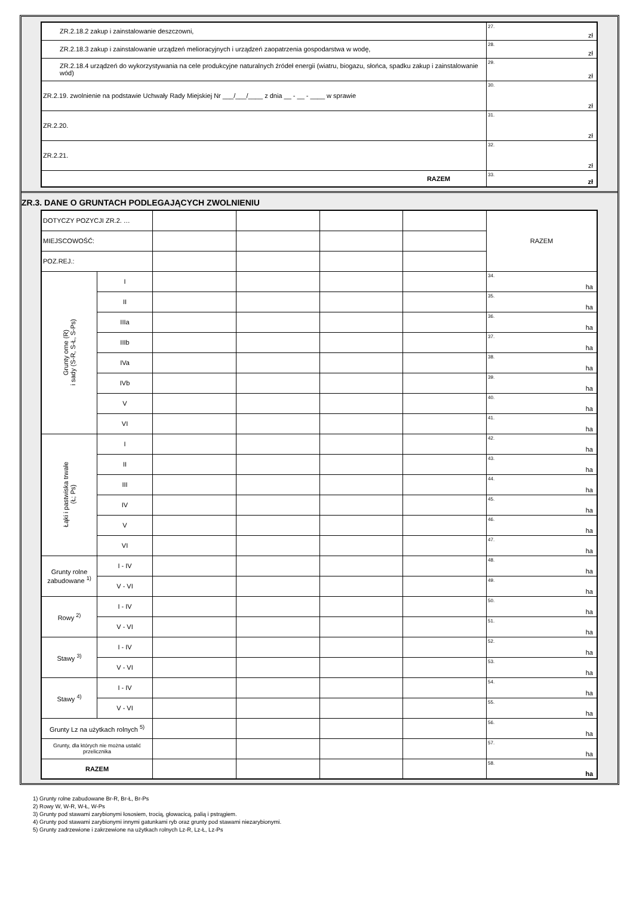| ZR.2.18.2 zakup i zainstalowanie deszczowni, | 27. zł |
| ZR.2.18.3 zakup i zainstalowanie urządzeń melioracyjnych i urządzeń zaopatrzenia gospodarstwa w wodę, | 28. zł |
| ZR.2.18.4 urządzeń do wykorzystywania na cele produkcyjne naturalnych źródeł energii (wiatru, biogazu, słońca, spadku zakup i zainstalowanie wód) | 29. zł |
| ZR.2.19. zwolnienie na podstawie Uchwały Rady Miejskiej Nr ___/___/____ z dnia __ - __ - ____ w sprawie | 30. zł |
| ZR.2.20. | 31. zł |
| ZR.2.21. | 32. zł |
| RAZEM | 33. zł |
ZR.3. DANE O GRUNTACH PODLEGAJĄCYCH ZWOLNIENIU
| DOTYCZY POZYCJI ZR.2. … | | | | | | RAZEM |
| MIEJSCOWOŚĆ: | | | | | | |
| POZ.REJ.: | | | | | | |
| Grunty orne (R) i sady (S-R, S-Ł, S-Ps) | I | | | | | 34. ha |
| | II | | | | | 35. ha |
| | IIIa | | | | | 36. ha |
| | IIIb | | | | | 37. ha |
| | IVa | | | | | 38. ha |
| | IVb | | | | | 39. ha |
| | V | | | | | 40. ha |
| | VI | | | | | 41. ha |
| Łąki i pastwiska trwałe (Ł; Ps) | I | | | | | 42. ha |
| | II | | | | | 43. ha |
| | III | | | | | 44. ha |
| | IV | | | | | 45. ha |
| | V | | | | | 46. ha |
| | VI | | | | | 47. ha |
| Grunty rolne zabudowane <sup>1)</sup> | I - IV | | | | | 48. ha |
| | V - VI | | | | | 49. ha |
| Rowy <sup>2)</sup> | I - IV | | | | | 50. ha |
| | V - VI | | | | | 51. ha |
| Stawy <sup>3)</sup> | I - IV | | | | | 52. ha |
| | V - VI | | | | | 53. ha |
| Stawy <sup>4)</sup> | I - IV | | | | | 54. ha |
| | V - VI | | | | | 55. ha |
| Grunty Lz na użytkach rolnych <sup>5)</sup> | | | | | | 56. ha |
| Grunty, dla których nie można ustalić przelicznika | | | | | | 57. ha |
| RAZEM | | | | | | 58. ha |
1) Grunty rolne zabudowane Br-R, Br-Ł, Br-Ps
2) Rowy W, W-R, W-Ł, W-Ps
3) Grunty pod stawami zarybionymi łososiem, trocią, głowacicą, palią i pstrągiem.
4) Grunty pod stawami zarybionymi innymi gatunkami ryb oraz grunty pod stawami niezarybionymi.
5) Grunty zadrzewione i zakrzewione na użytkach rolnych Lz-R, Lz-Ł, Lz-Ps